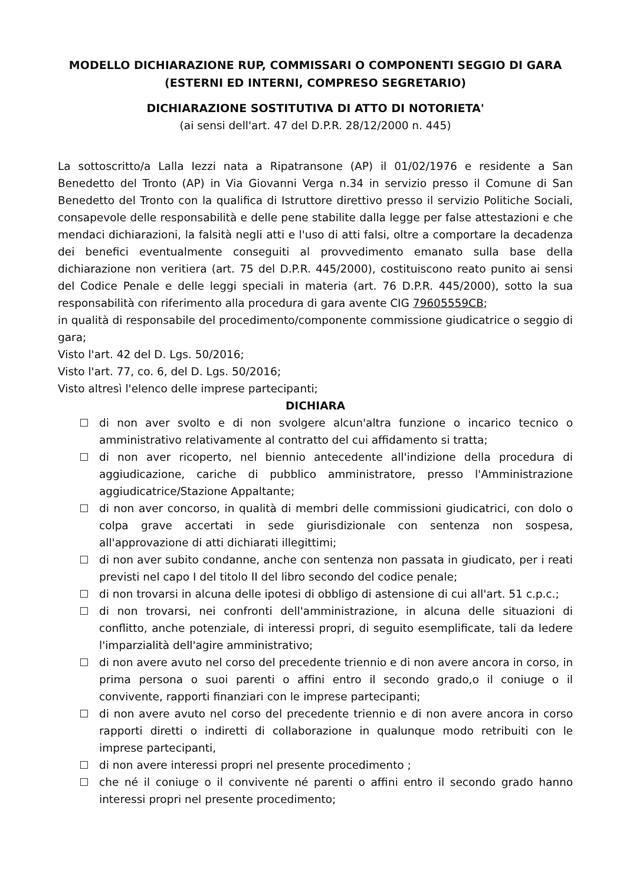MODELLO DICHIARAZIONE RUP, COMMISSARI O COMPONENTI SEGGIO DI GARA (ESTERNI ED INTERNI, COMPRESO SEGRETARIO)
DICHIARAZIONE SOSTITUTIVA DI ATTO DI NOTORIETA'
(ai sensi dell'art. 47 del D.P.R. 28/12/2000 n. 445)
La sottoscritto/a Lalla Iezzi nata a Ripatransone (AP) il 01/02/1976 e residente a San Benedetto del Tronto (AP) in Via Giovanni Verga n.34 in servizio presso il Comune di San Benedetto del Tronto con la qualifica di Istruttore direttivo presso il servizio Politiche Sociali, consapevole delle responsabilità e delle pene stabilite dalla legge per false attestazioni e che mendaci dichiarazioni, la falsità negli atti e l'uso di atti falsi, oltre a comportare la decadenza dei benefici eventualmente conseguiti al provvedimento emanato sulla base della dichiarazione non veritiera (art. 75 del D.P.R. 445/2000), costituiscono reato punito ai sensi del Codice Penale e delle leggi speciali in materia (art. 76 D.P.R. 445/2000), sotto la sua responsabilità con riferimento alla procedura di gara avente CIG 79605559CB;
in qualità di responsabile del procedimento/componente commissione giudicatrice o seggio di gara;
Visto l'art. 42 del D. Lgs. 50/2016;
Visto l'art. 77, co. 6, del D. Lgs. 50/2016;
Visto altresì l'elenco delle imprese partecipanti;
DICHIARA
di non aver svolto e di non svolgere alcun'altra funzione o incarico tecnico o amministrativo relativamente al contratto del cui affidamento si tratta;
di non aver ricoperto, nel biennio antecedente all'indizione della procedura di aggiudicazione, cariche di pubblico amministratore, presso l'Amministrazione aggiudicatrice/Stazione Appaltante;
di non aver concorso, in qualità di membri delle commissioni giudicatrici, con dolo o colpa grave accertati in sede giurisdizionale con sentenza non sospesa, all'approvazione di atti dichiarati illegittimi;
di non aver subito condanne, anche con sentenza non passata in giudicato, per i reati previsti nel capo I del titolo II del libro secondo del codice penale;
di non trovarsi in alcuna delle ipotesi di obbligo di astensione di cui all'art. 51 c.p.c.;
di non trovarsi, nei confronti dell'amministrazione, in alcuna delle situazioni di conflitto, anche potenziale, di interessi propri, di seguito esemplificate, tali da ledere l'imparzialità dell'agire amministrativo;
di non avere avuto nel corso del precedente triennio e di non avere ancora in corso, in prima persona o suoi parenti o affini entro il secondo grado,o il coniuge o il convivente, rapporti finanziari con le imprese partecipanti;
di non avere avuto nel corso del precedente triennio e di non avere ancora in corso rapporti diretti o indiretti di collaborazione in qualunque modo retribuiti con le imprese partecipanti,
di non avere interessi propri nel presente procedimento ;
che né il coniuge o il convivente né parenti o affini entro il secondo grado hanno interessi propri nel presente procedimento;